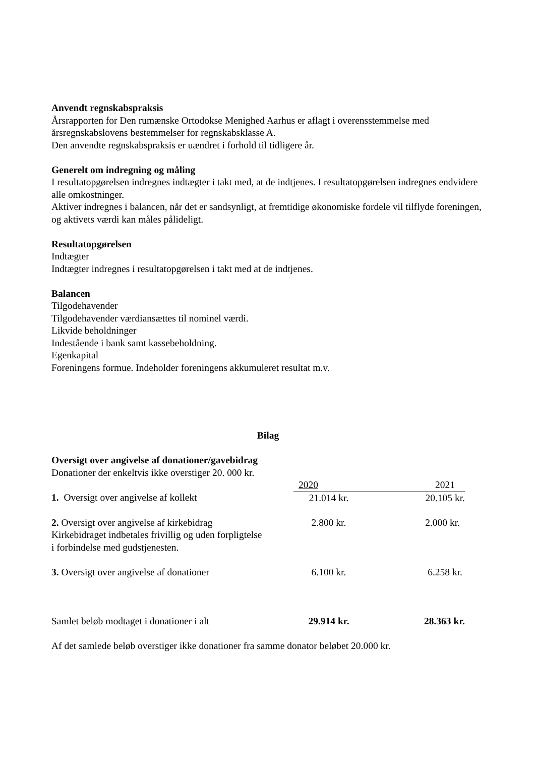Anvendt regnskabspraksis
Årsrapporten for Den rumænske Ortodokse Menighed Aarhus er aflagt i overensstemmelse med årsregnskabslovens bestemmelser for regnskabsklasse A.
Den anvendte regnskabspraksis er uændret i forhold til tidligere år.
Generelt om indregning og måling
I resultatopgørelsen indregnes indtægter i takt med, at de indtjenes. I resultatopgørelsen indregnes endvidere alle omkostninger.
Aktiver indregnes i balancen, når det er sandsynligt, at fremtidige økonomiske fordele vil tilflyde foreningen, og aktivets værdi kan måles pålideligt.
Resultatopgørelsen
Indtægter
Indtægter indregnes i resultatopgørelsen i takt med at de indtjenes.
Balancen
Tilgodehavender
Tilgodehavender værdiansættes til nominel værdi.
Likvide beholdninger
Indestående i bank samt kassebeholdning.
Egenkapital
Foreningens formue. Indeholder foreningens akkumuleret resultat m.v.
Bilag
Oversigt over angivelse af donationer/gavebidrag
Donationer der enkeltvis ikke overstiger 20. 000 kr.
| | 2020 | 2021 |
| 1. Oversigt over angivelse af kollekt | 21.014 kr. | 20.105 kr. |
| 2. Oversigt over angivelse af kirkebidrag Kirkebidraget indbetales frivillig og uden forpligtelse i forbindelse med gudstjenesten. | 2.800 kr. | 2.000 kr. |
| 3. Oversigt over angivelse af donationer | 6.100 kr. | 6.258 kr. |
| Samlet beløb modtaget i donationer i alt | 29.914 kr. | 28.363 kr. |
Af det samlede beløb overstiger ikke donationer fra samme donator beløbet 20.000 kr.